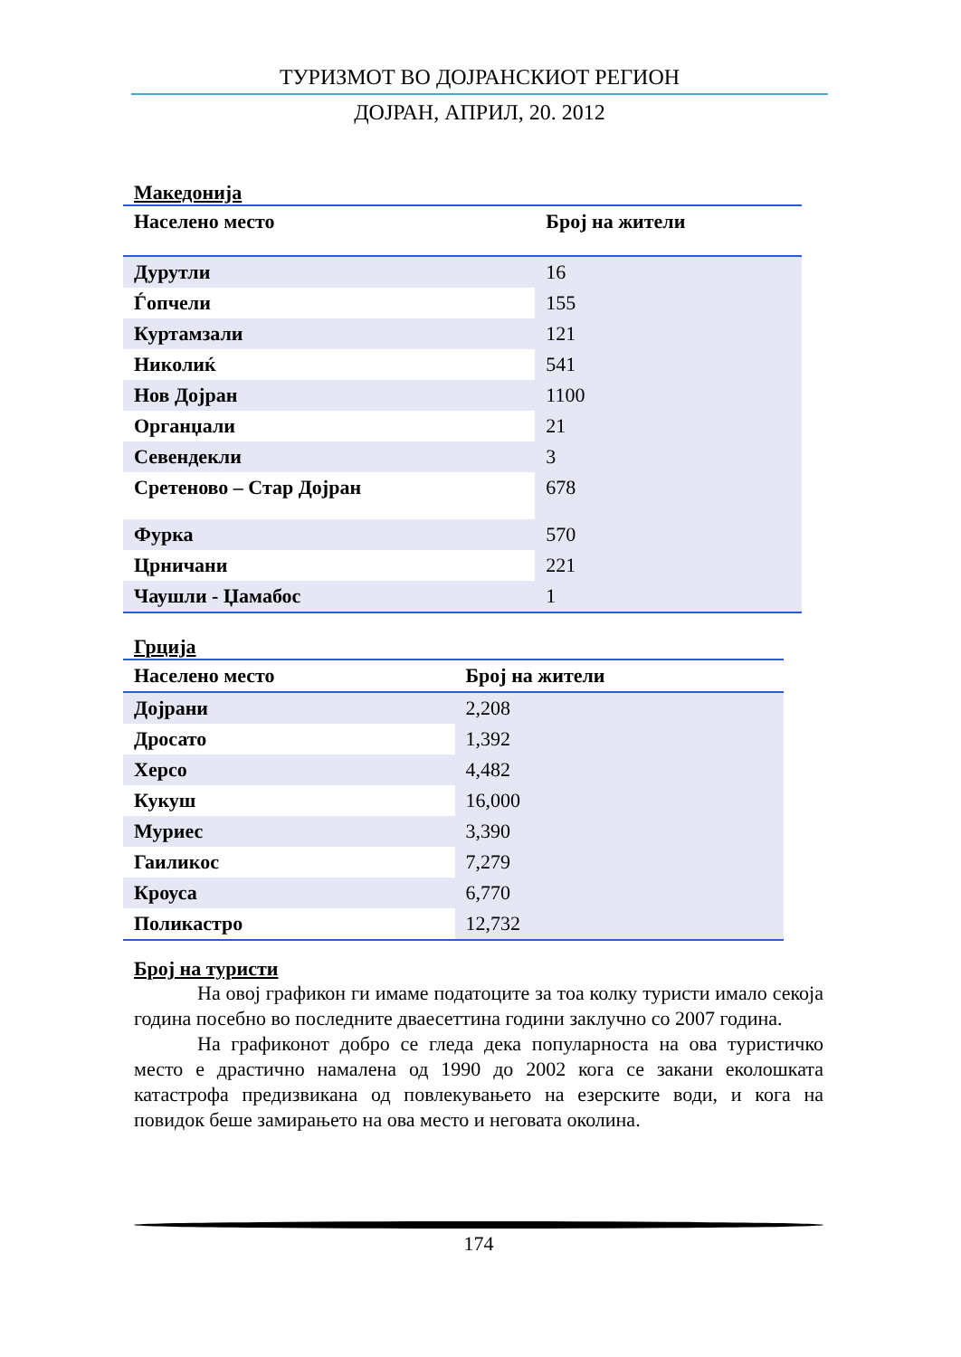ТУРИЗМОТ ВО ДОЈРАНСКИОТ РЕГИОН
ДОЈРАН, АПРИЛ, 20. 2012
Македонија
| Населено место | Број на жители |
| --- | --- |
| Дурутли | 16 |
| Ѓопчели | 155 |
| Куртамзали | 121 |
| Николиќ | 541 |
| Нов Дојран | 1100 |
| Органџали | 21 |
| Севендекли | 3 |
| Сретеново – Стар Дојран | 678 |
| Фурка | 570 |
| Црничани | 221 |
| Чаушли - Џамабос | 1 |
Грција
| Населено место | Број на жители |
| --- | --- |
| Дојрани | 2,208 |
| Дросато | 1,392 |
| Херсо | 4,482 |
| Кукуш | 16,000 |
| Муриес | 3,390 |
| Гаиликос | 7,279 |
| Кроуса | 6,770 |
| Поликастро | 12,732 |
Број на туристи
На овој графикон ги имаме податоците за тоа колку туристи имало секоја година посебно во последните дваесеттина години заклучно со 2007 година.
На графиконот добро се гледа дека популарноста на ова туристичко место е драстично намалена од 1990 до 2002 кога се закани еколошката катастрофа предизвикана од повлекувањето на езерските води, и кога на повидок беше замирањето на ова место и неговата околина.
174